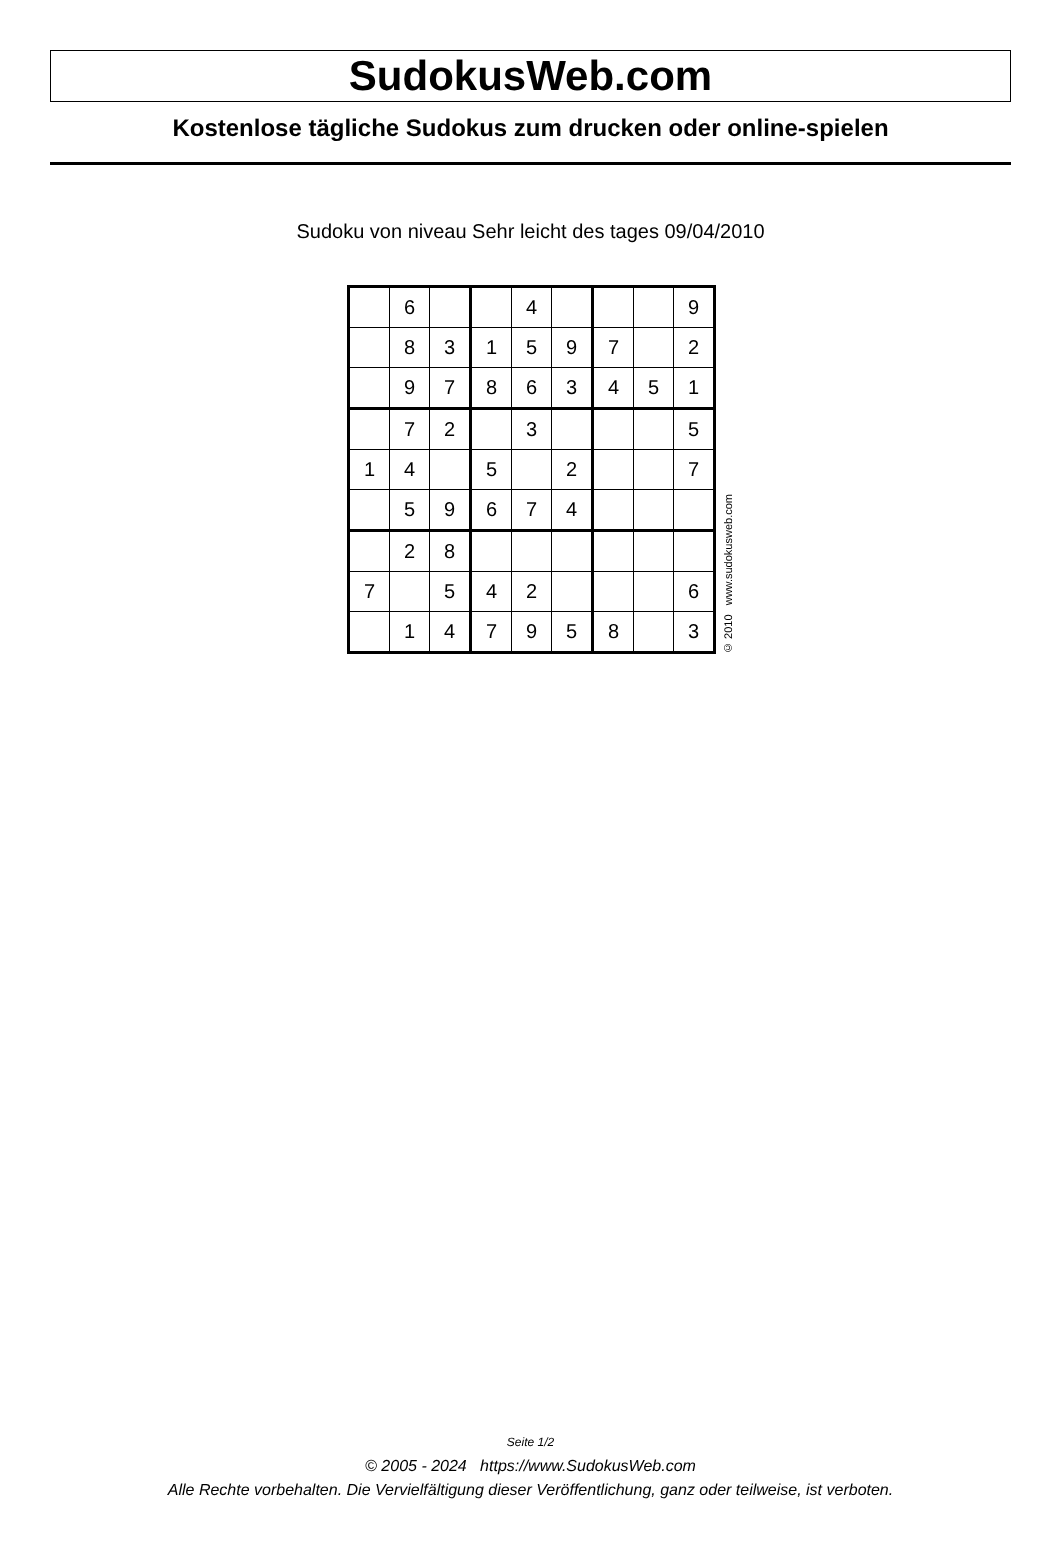SudokusWeb.com
Kostenlose tägliche Sudokus zum drucken oder online-spielen
Sudoku von niveau Sehr leicht des tages 09/04/2010
| | 6 | | | 4 | | | | 9 |
| | 8 | 3 | 1 | 5 | 9 | 7 | | 2 |
| | 9 | 7 | 8 | 6 | 3 | 4 | 5 | 1 |
| | 7 | 2 | | 3 | | | | 5 |
| 1 | 4 | | 5 | | 2 | | | 7 |
| | 5 | 9 | 6 | 7 | 4 | | | |
| | 2 | 8 | | | | | | |
| 7 | | 5 | 4 | 2 | | | | 6 |
| | 1 | 4 | 7 | 9 | 5 | 8 | | 3 |
© 2010 www.sudokusweb.com
Seite 1/2
© 2005 - 2024 https://www.SudokusWeb.com
Alle Rechte vorbehalten. Die Vervielfältigung dieser Veröffentlichung, ganz oder teilweise, ist verboten.